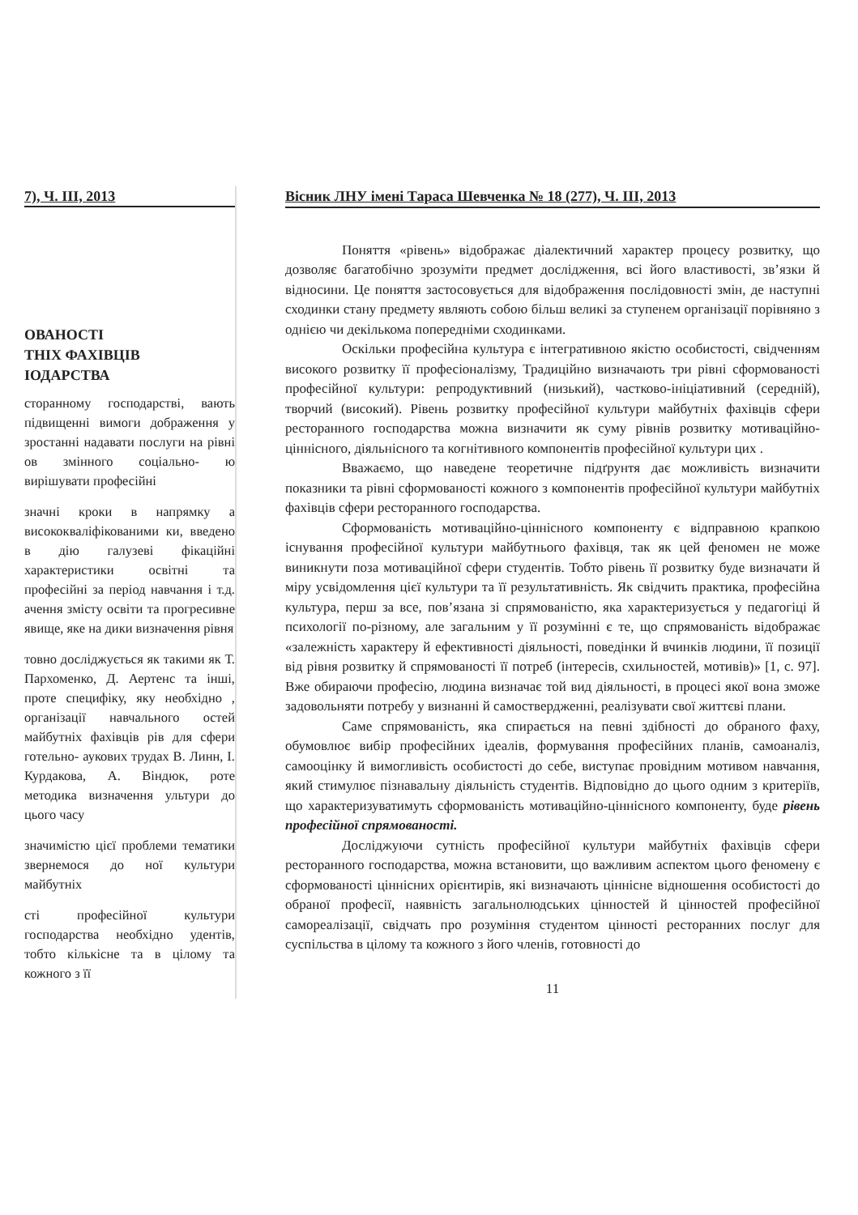7), Ч. ІІІ, 2013
ОВАНОСТІ
ТНІХ ФАХІВЦІВ
ІОДАРСТВА
сторанному господарстві, вають підвищенні вимоги дображення у зростанні надавати послуги на рівні ов змінного соціально- ю вирішувати професійні
значні кроки в напрямку а висококваліфікованими ки, введено в дію галузеві фікаційні характеристики освітні та професійні за період навчання і т.д. ачення змісту освіти та прогресивне явище, яке на дики визначення рівня
товно досліджується як такими як Т. Пархоменко, Д. Аертенс та інші, проте специфіку, яку необхідно , організації навчального остей майбутніх фахівців рів для сфери готельно- аукових трудах В. Линн, І. Курдакова, А. Віндюк, роте методика визначення ультури до цього часу
значимістю цієї проблеми тематики звернемося до ної культури майбутніх
сті професійної культури господарства необхідно удентів, тобто кількісне та в цілому та кожного з її
Вісник ЛНУ імені Тараса Шевченка № 18 (277), Ч. ІІІ, 2013
Поняття «рівень» відображає діалектичний характер процесу розвитку, що дозволяє багатобічно зрозуміти предмет дослідження, всі його властивості, зв’язки й відносини. Це поняття застосовується для відображення послідовності змін, де наступні сходинки стану предмету являють собою більш великі за ступенем організації порівняно з однією чи декількома попередніми сходинками.
Оскільки професійна культура є інтегративною якістю особистості, свідченням високого розвитку її професіоналізму, Традиційно визначають три рівні сформованості професійної культури: репродуктивний (низький), частково-ініціативний (середній), творчий (високий). Рівень розвитку професійної культури майбутніх фахівців сфери ресторанного господарства можна визначити як суму рівнів розвитку мотиваційно-ціннісного, діяльнісного та когнітивного компонентів професійної культури цих .
Вважаємо, що наведене теоретичне підґрунтя дає можливість визначити показники та рівні сформованості кожного з компонентів професійної культури майбутніх фахівців сфери ресторанного господарства.
Сформованість мотиваційно-ціннісного компоненту є відправною крапкою існування професійної культури майбутнього фахівця, так як цей феномен не може виникнути поза мотиваційної сфери студентів. Тобто рівень її розвитку буде визначати й міру усвідомлення цієї культури та її результативність. Як свідчить практика, професійна культура, перш за все, пов’язана зі спрямованістю, яка характеризується у педагогіці й психології по-різному, але загальним у її розумінні є те, що спрямованість відображає «залежність характеру й ефективності діяльності, поведінки й вчинків людини, її позиції від рівня розвитку й спрямованості її потреб (інтересів, схильностей, мотивів)» [1, с. 97]. Вже обираючи професію, людина визначає той вид діяльності, в процесі якої вона зможе задовольняти потребу у визнанні й самоствердженні, реалізувати свої життєві плани.
Саме спрямованість, яка спирається на певні здібності до обраного фаху, обумовлює вибір професійних ідеалів, формування професійних планів, самоаналіз, самооцінку й вимогливість особистості до себе, виступає провідним мотивом навчання, який стимулює пізнавальну діяльність студентів. Відповідно до цього одним з критеріїв, що характеризуватимуть сформованість мотиваційно-ціннісного компоненту, буде рівень професійної спрямованості.
Досліджуючи сутність професійної культури майбутніх фахівців сфери ресторанного господарства, можна встановити, що важливим аспектом цього феномену є сформованості ціннісних орієнтирів, які визначають ціннісне відношення особистості до обраної професії, наявність загальнолюдських цінностей й цінностей професійної самореалізації, свідчать про розуміння студентом цінності ресторанних послуг для суспільства в цілому та кожного з його членів, готовності до
11